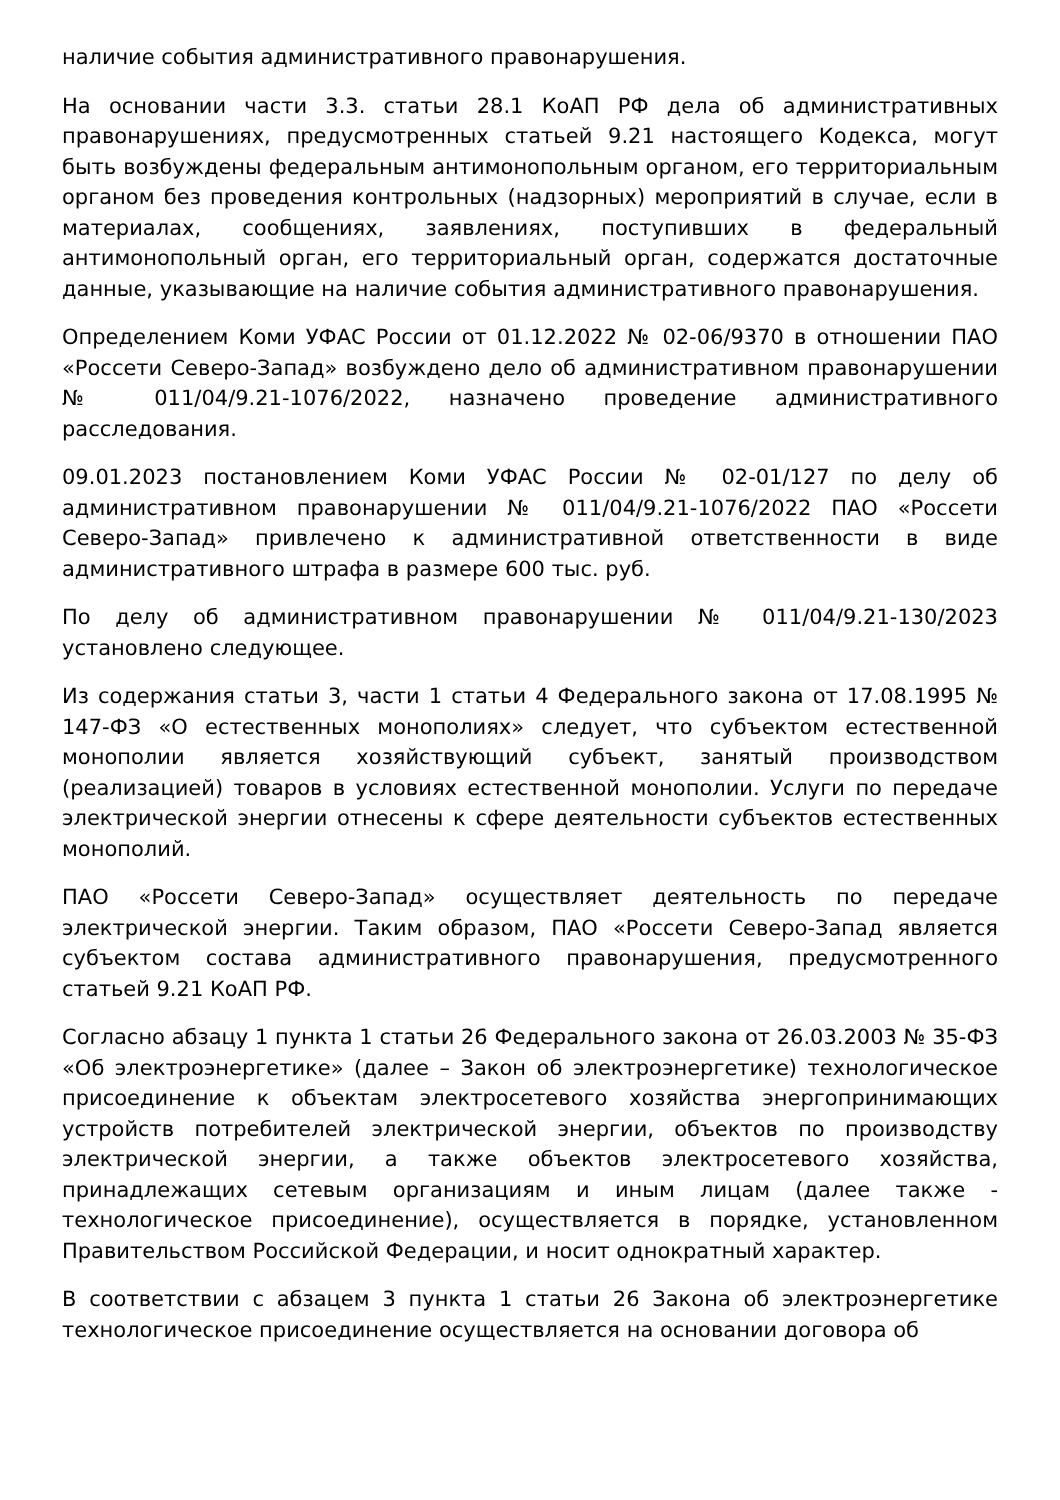наличие события административного правонарушения.
На основании части 3.3. статьи 28.1 КоАП РФ дела об административных правонарушениях, предусмотренных статьей 9.21 настоящего Кодекса, могут быть возбуждены федеральным антимонопольным органом, его территориальным органом без проведения контрольных (надзорных) мероприятий в случае, если в материалах, сообщениях, заявлениях, поступивших в федеральный антимонопольный орган, его территориальный орган, содержатся достаточные данные, указывающие на наличие события административного правонарушения.
Определением Коми УФАС России от 01.12.2022 № 02-06/9370 в отношении ПАО «Россети Северо-Запад» возбуждено дело об административном правонарушении № 011/04/9.21-1076/2022, назначено проведение административного расследования.
09.01.2023 постановлением Коми УФАС России № 02-01/127 по делу об административном правонарушении № 011/04/9.21-1076/2022 ПАО «Россети Северо-Запад» привлечено к административной ответственности в виде административного штрафа в размере 600 тыс. руб.
По делу об административном правонарушении № 011/04/9.21-130/2023 установлено следующее.
Из содержания статьи 3, части 1 статьи 4 Федерального закона от 17.08.1995 № 147-ФЗ «О естественных монополиях» следует, что субъектом естественной монополии является хозяйствующий субъект, занятый производством (реализацией) товаров в условиях естественной монополии. Услуги по передаче электрической энергии отнесены к сфере деятельности субъектов естественных монополий.
ПАО «Россети Северо-Запад» осуществляет деятельность по передаче электрической энергии. Таким образом, ПАО «Россети Северо-Запад является субъектом состава административного правонарушения, предусмотренного статьей 9.21 КоАП РФ.
Согласно абзацу 1 пункта 1 статьи 26 Федерального закона от 26.03.2003 № 35-ФЗ «Об электроэнергетике» (далее – Закон об электроэнергетике) технологическое присоединение к объектам электросетевого хозяйства энергопринимающих устройств потребителей электрической энергии, объектов по производству электрической энергии, а также объектов электросетевого хозяйства, принадлежащих сетевым организациям и иным лицам (далее также - технологическое присоединение), осуществляется в порядке, установленном Правительством Российской Федерации, и носит однократный характер.
В соответствии с абзацем 3 пункта 1 статьи 26 Закона об электроэнергетике технологическое присоединение осуществляется на основании договора об